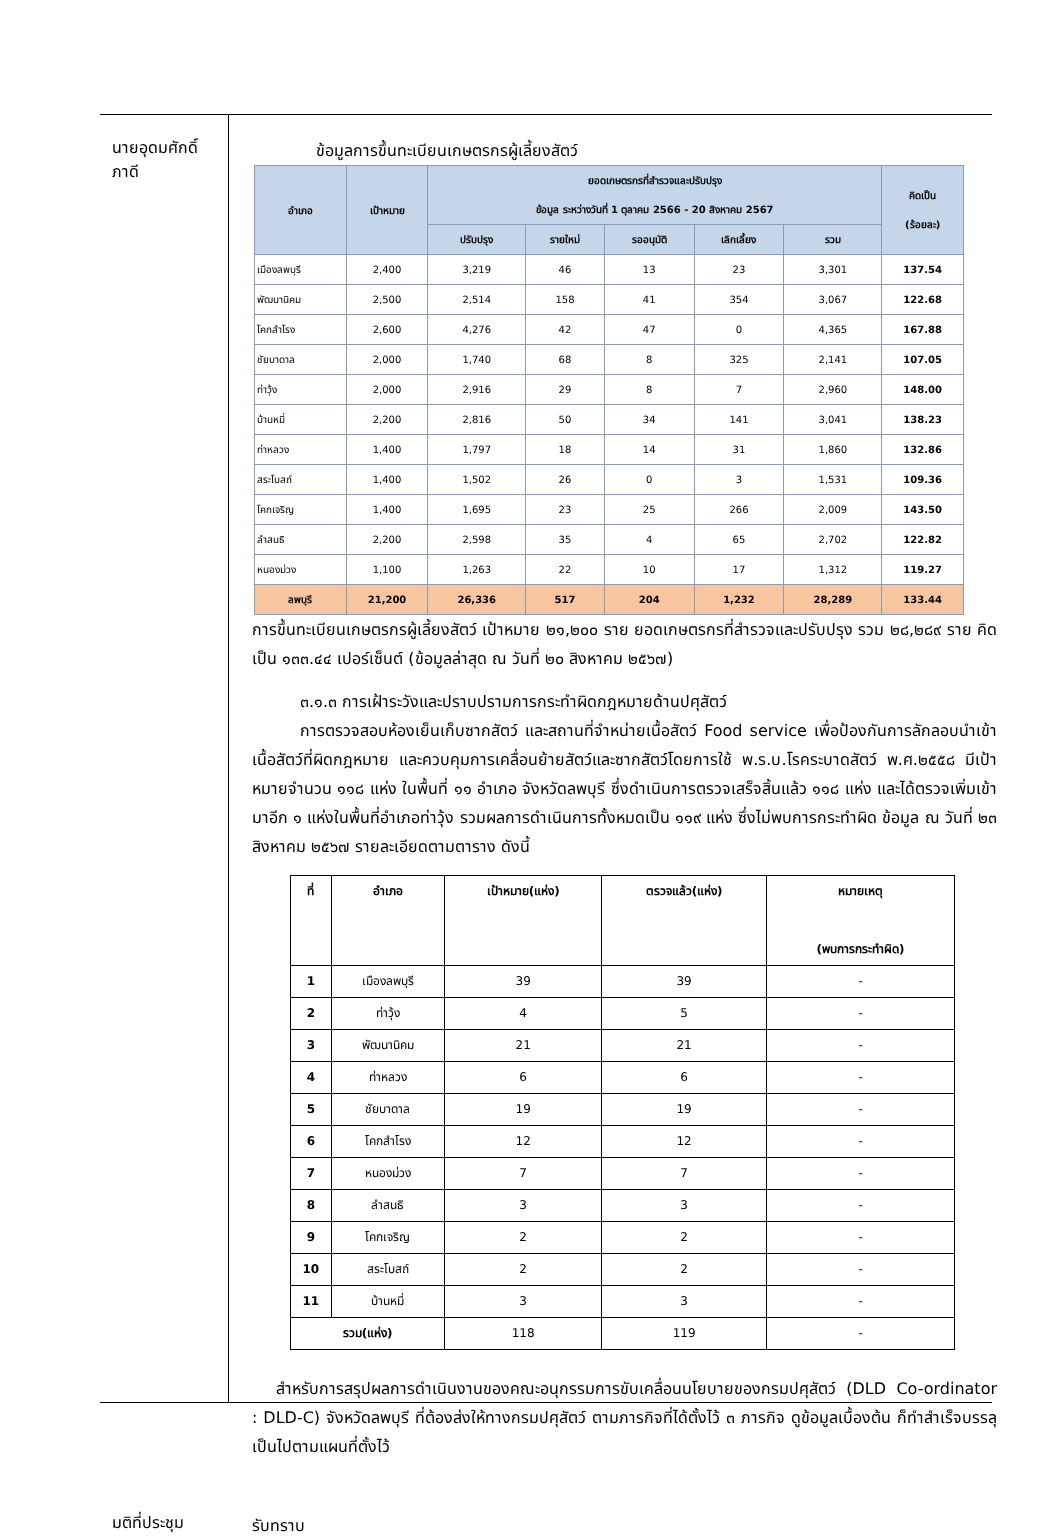นายอุดมศักดิ์
ภาดี
ข้อมูลการขึ้นทะเบียนเกษตรกรผู้เลี้ยงสัตว์
| อำเภอ | เป้าหมาย | ยอดเกษตรกรที่สำรวจและปรับปรุง ข้อมูล ระหว่างวันที่ 1 ตุลาคม 2566 - 20 สิงหาคม 2567 | | | | | คิดเป็น (ร้อยละ) |
| --- | --- | --- | --- | --- | --- | --- | --- |
| | | ปรับปรุง | รายใหม่ | รออนุมัติ | เลิกเลี้ยง | รวม | |
| เมืองลพบุรี | 2,400 | 3,219 | 46 | 13 | 23 | 3,301 | 137.54 |
| พัฒนานิคม | 2,500 | 2,514 | 158 | 41 | 354 | 3,067 | 122.68 |
| โคกสำโรง | 2,600 | 4,276 | 42 | 47 | 0 | 4,365 | 167.88 |
| ชัยบาดาล | 2,000 | 1,740 | 68 | 8 | 325 | 2,141 | 107.05 |
| ท่าวุ้ง | 2,000 | 2,916 | 29 | 8 | 7 | 2,960 | 148.00 |
| บ้านหมี่ | 2,200 | 2,816 | 50 | 34 | 141 | 3,041 | 138.23 |
| ท่าหลวง | 1,400 | 1,797 | 18 | 14 | 31 | 1,860 | 132.86 |
| สระโบสถ์ | 1,400 | 1,502 | 26 | 0 | 3 | 1,531 | 109.36 |
| โคกเจริญ | 1,400 | 1,695 | 23 | 25 | 266 | 2,009 | 143.50 |
| ลำสนธิ | 2,200 | 2,598 | 35 | 4 | 65 | 2,702 | 122.82 |
| หนองม่วง | 1,100 | 1,263 | 22 | 10 | 17 | 1,312 | 119.27 |
| ลพบุรี | 21,200 | 26,336 | 517 | 204 | 1,232 | 28,289 | 133.44 |
การขึ้นทะเบียนเกษตรกรผู้เลี้ยงสัตว์ เป้าหมาย ๒๑,๒๐๐ ราย ยอดเกษตรกรที่สำรวจและปรับปรุง รวม ๒๘,๒๘๙ ราย คิดเป็น ๑๓๓.๔๔ เปอร์เซ็นต์ (ข้อมูลล่าสุด ณ วันที่ ๒๐ สิงหาคม ๒๕๖๗)
๓.๑.๓ การเฝ้าระวังและปราบปรามการกระทำผิดกฎหมายด้านปศุสัตว์
การตรวจสอบห้องเย็นเก็บซากสัตว์ และสถานที่จำหน่ายเนื้อสัตว์ Food service เพื่อป้องกันการลักลอบนำเข้าเนื้อสัตว์ที่ผิดกฎหมาย และควบคุมการเคลื่อนย้ายสัตว์และซากสัตว์โดยการใช้ พ.ร.บ.โรคระบาดสัตว์ พ.ศ.๒๕๕๘ มีเป้าหมายจำนวน ๑๑๘ แห่ง ในพื้นที่ ๑๑ อำเภอ จังหวัดลพบุรี ซึ่งดำเนินการตรวจเสร็จสิ้นแล้ว ๑๑๘ แห่ง และได้ตรวจเพิ่มเข้ามาอีก ๑ แห่งในพื้นที่อำเภอท่าวุ้ง รวมผลการดำเนินการทั้งหมดเป็น ๑๑๙ แห่ง ซึ่งไม่พบการกระทำผิด ข้อมูล ณ วันที่ ๒๓ สิงหาคม ๒๕๖๗ รายละเอียดตามตาราง ดังนี้
| ที่ | อำเภอ | เป้าหมาย(แห่ง) | ตรวจแล้ว(แห่ง) | หมายเหตุ (พบการกระทำผิด) |
| --- | --- | --- | --- | --- |
| 1 | เมืองลพบุรี | 39 | 39 | - |
| 2 | ท่าวุ้ง | 4 | 5 | - |
| 3 | พัฒนานิคม | 21 | 21 | - |
| 4 | ท่าหลวง | 6 | 6 | - |
| 5 | ชัยบาดาล | 19 | 19 | - |
| 6 | โคกสำโรง | 12 | 12 | - |
| 7 | หนองม่วง | 7 | 7 | - |
| 8 | ลำสนธิ | 3 | 3 | - |
| 9 | โคกเจริญ | 2 | 2 | - |
| 10 | สระโบสถ์ | 2 | 2 | - |
| 11 | บ้านหมี่ | 3 | 3 | - |
| รวม(แห่ง) | | 118 | 119 | - |
สำหรับการสรุปผลการดำเนินงานของคณะอนุกรรมการขับเคลื่อนนโยบายของกรมปศุสัตว์ (DLD Co-ordinator : DLD-C) จังหวัดลพบุรี ที่ต้องส่งให้ทางกรมปศุสัตว์ ตามภารกิจที่ได้ตั้งไว้ ๓ ภารกิจ ดูข้อมูลเบื้องต้น ก็ทำสำเร็จบรรลุเป็นไปตามแผนที่ตั้งไว้
มติที่ประชุม
รับทราบ